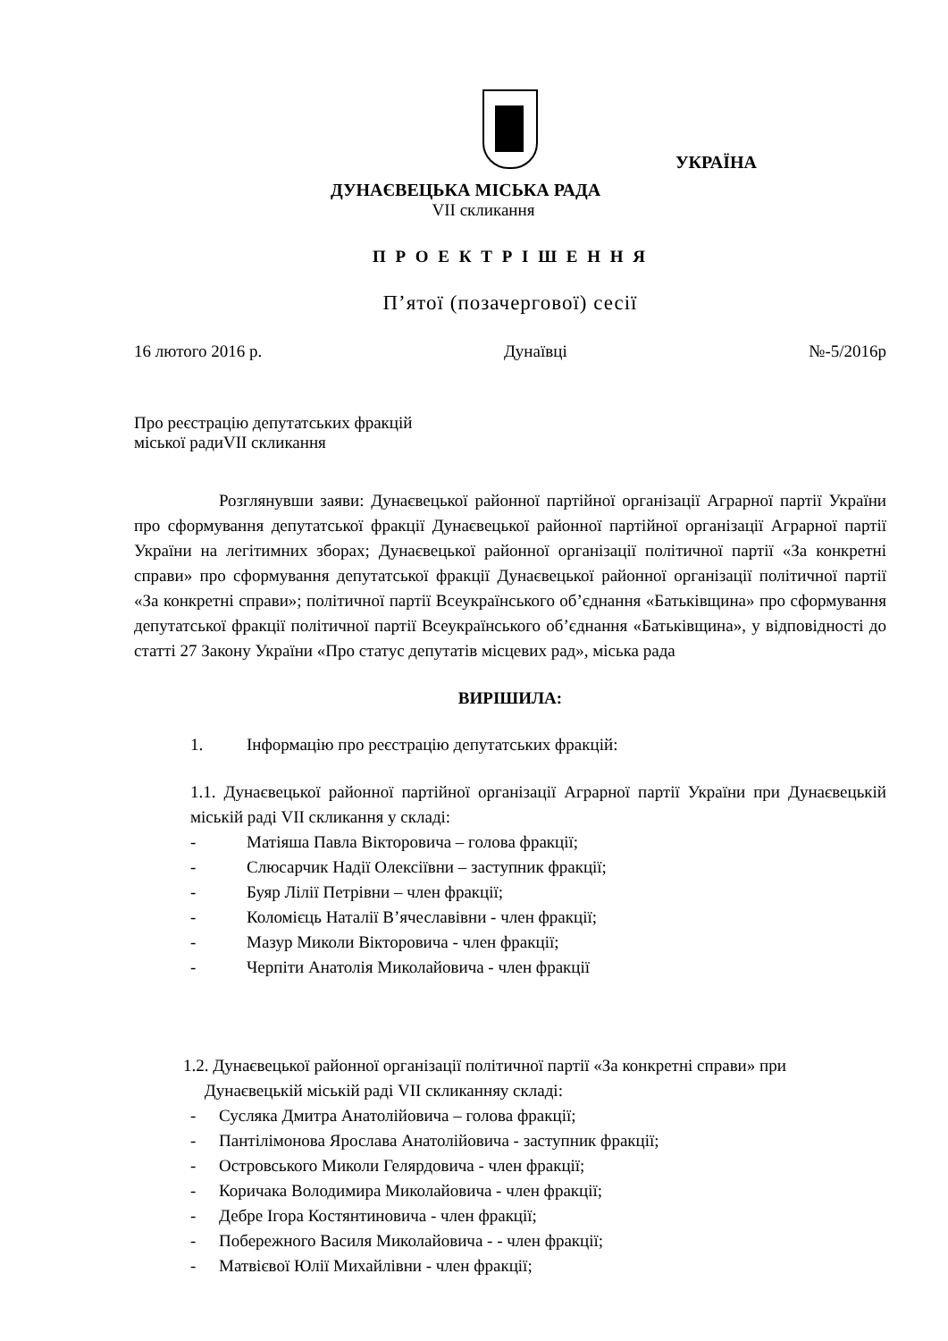УКРАЇНА
ДУНАЄВЕЦЬКА МІСЬКА РАДА
VII скликання
П Р О Е К Т Р І Ш Е Н Н Я
П’ятої (позачергової) сесії
16 лютого 2016 р. Дунаївці №-5/2016р
Про реєстрацію депутатських фракцій
міської радиVII скликання
Розглянувши заяви: Дунаєвецької районної партійної організації Аграрної партії України про сформування депутатської фракції Дунаєвецької районної партійної організації Аграрної партії України на легітимних зборах; Дунаєвецької районної організації політичної партії «За конкретні справи» про сформування депутатської фракції Дунаєвецької районної організації політичної партії «За конкретні справи»; політичної партії Всеукраїнського об’єднання «Батьківщина» про сформування депутатської фракції політичної партії Всеукраїнського об’єднання «Батьківщина», у відповідності до статті 27 Закону України «Про статус депутатів місцевих рад», міська рада
ВИРІШИЛА:
1. Інформацію про реєстрацію депутатських фракцій:
1.1. Дунаєвецької районної партійної організації Аграрної партії України при Дунаєвецькій міській раді VII скликання у складі:
- Матіяша Павла Вікторовича – голова фракції;
- Слюсарчик Надії Олексіївни – заступник фракції;
- Буяр Лілії Петрівни – член фракції;
- Коломієць Наталії В’ячеславівни - член фракції;
- Мазур Миколи Вікторовича - член фракції;
- Черпіти Анатолія Миколайовича - член фракції
1.2. Дунаєвецької районної організації політичної партії «За конкретні справи» при
Дунаєвецькій міській раді VII скликанняу складі:
- Сусляка Дмитра Анатолійовича – голова фракції;
- Пантілімонова Ярослава Анатолійовича - заступник фракції;
- Островського Миколи Гелярдовича - член фракції;
- Коричака Володимира Миколайовича - член фракції;
- Дебре Ігора Костянтиновича - член фракції;
- Побережного Василя Миколайовича - - член фракції;
- Матвієвої Юлії Михайлівни - член фракції;